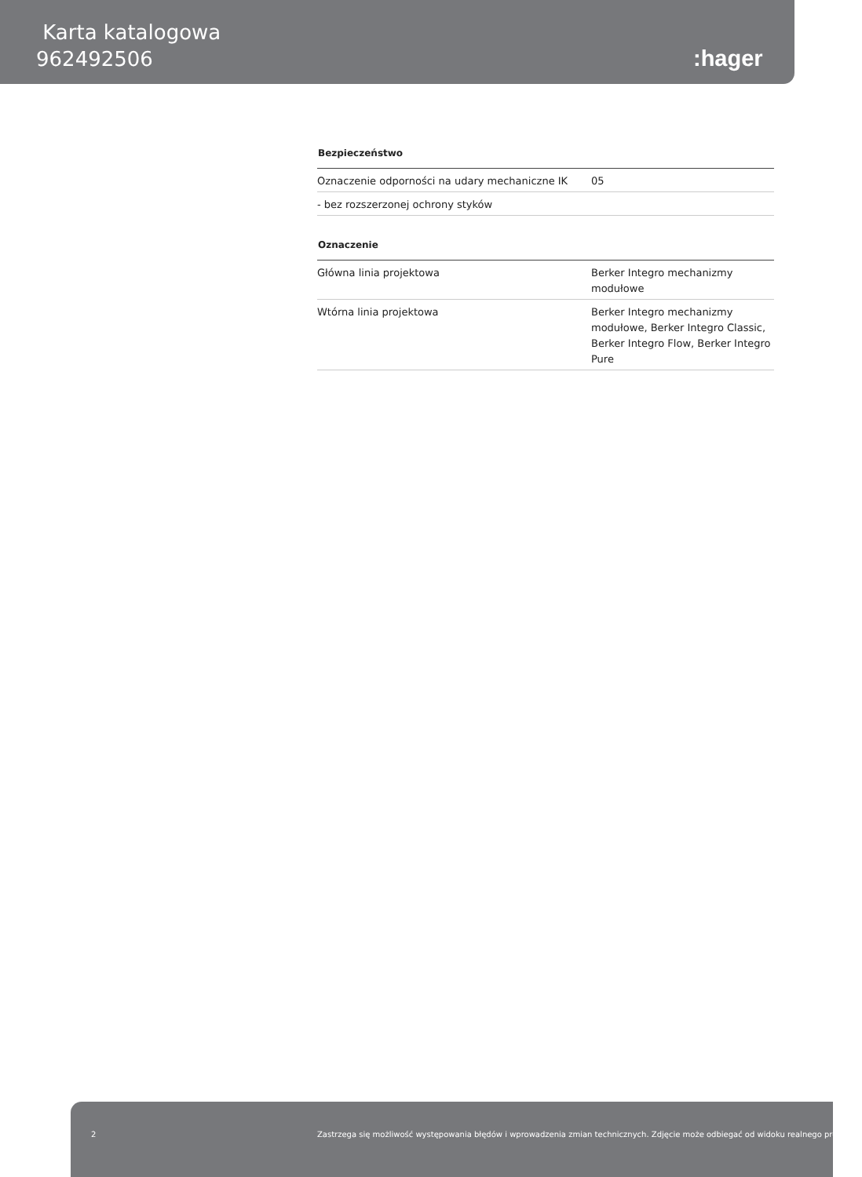Karta katalogowa
962492506
:hager
Bezpieczeństwo
| Oznaczenie odporności na udary mechaniczne IK | 05 |
| - bez rozszerzonej ochrony styków | |
Oznaczenie
| Główna linia projektowa | Berker Integro mechanizmy modułowe |
| Wtórna linia projektowa | Berker Integro mechanizmy modułowe, Berker Integro Classic, Berker Integro Flow, Berker Integro Pure |
2 Zastrzega się możliwość występowania błędów i wprowadzenia zmian technicznych. Zdjęcie może odbiegać od widoku realnego produktu.